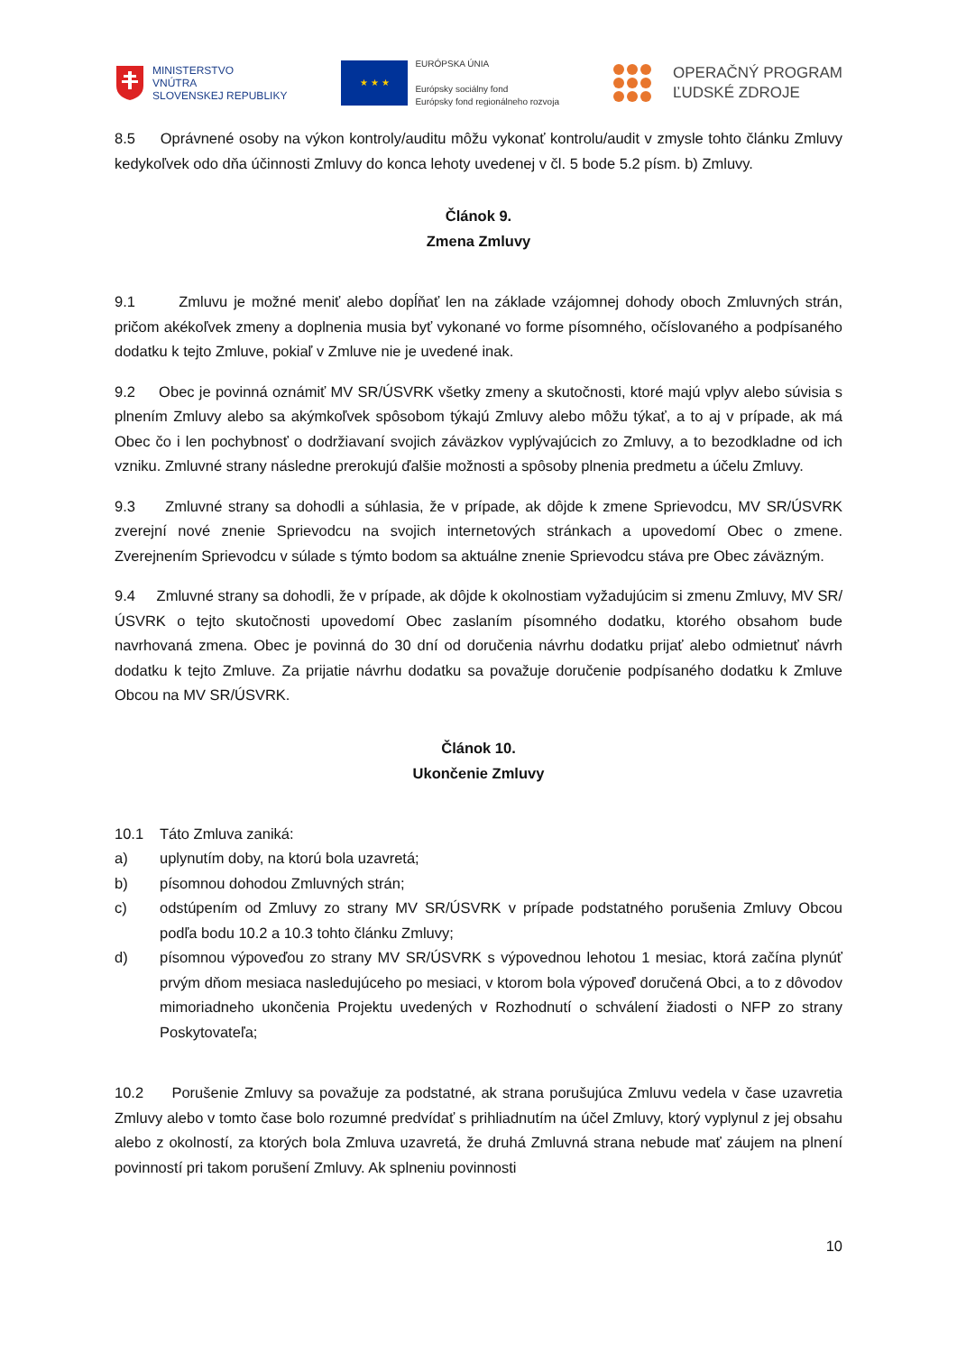MINISTERSTVO
VNÚTRA
SLOVENSKEJ REPUBLIKY
★ ★ ★
EURÓPSKA ÚNIA
Európsky sociálny fond
Európsky fond regionálneho rozvoja
OPERAČNÝ PROGRAM
ĽUDSKÉ ZDROJE
8.5 Oprávnené osoby na výkon kontroly/auditu môžu vykonať kontrolu/audit v zmysle tohto článku Zmluvy kedykoľvek odo dňa účinnosti Zmluvy do konca lehoty uvedenej v čl. 5 bode 5.2 písm. b) Zmluvy.
Článok 9.
Zmena Zmluvy
9.1 Zmluvu je možné meniť alebo dopĺňať len na základe vzájomnej dohody oboch Zmluvných strán, pričom akékoľvek zmeny a doplnenia musia byť vykonané vo forme písomného, očíslovaného a podpísaného dodatku k tejto Zmluve, pokiaľ v Zmluve nie je uvedené inak.
9.2 Obec je povinná oznámiť MV SR/ÚSVRK všetky zmeny a skutočnosti, ktoré majú vplyv alebo súvisia s plnením Zmluvy alebo sa akýmkoľvek spôsobom týkajú Zmluvy alebo môžu týkať, a to aj v prípade, ak má Obec čo i len pochybnosť o dodržiavaní svojich záväzkov vyplývajúcich zo Zmluvy, a to bezodkladne od ich vzniku. Zmluvné strany následne prerokujú ďalšie možnosti a spôsoby plnenia predmetu a účelu Zmluvy.
9.3 Zmluvné strany sa dohodli a súhlasia, že v prípade, ak dôjde k zmene Sprievodcu, MV SR/ÚSVRK zverejní nové znenie Sprievodcu na svojich internetových stránkach a upovedomí Obec o zmene. Zverejnením Sprievodcu v súlade s týmto bodom sa aktuálne znenie Sprievodcu stáva pre Obec záväzným.
9.4 Zmluvné strany sa dohodli, že v prípade, ak dôjde k okolnostiam vyžadujúcim si zmenu Zmluvy, MV SR/ÚSVRK o tejto skutočnosti upovedomí Obec zaslaním písomného dodatku, ktorého obsahom bude navrhovaná zmena. Obec je povinná do 30 dní od doručenia návrhu dodatku prijať alebo odmietnuť návrh dodatku k tejto Zmluve. Za prijatie návrhu dodatku sa považuje doručenie podpísaného dodatku k Zmluve Obcou na MV SR/ÚSVRK.
Článok 10.
Ukončenie Zmluvy
10.1 Táto Zmluva zaniká:
a) uplynutím doby, na ktorú bola uzavretá;
b) písomnou dohodou Zmluvných strán;
c) odstúpením od Zmluvy zo strany MV SR/ÚSVRK v prípade podstatného porušenia Zmluvy Obcou podľa bodu 10.2 a 10.3 tohto článku Zmluvy;
d) písomnou výpoveďou zo strany MV SR/ÚSVRK s výpovednou lehotou 1 mesiac, ktorá začína plynúť prvým dňom mesiaca nasledujúceho po mesiaci, v ktorom bola výpoveď doručená Obci, a to z dôvodov mimoriadneho ukončenia Projektu uvedených v Rozhodnutí o schválení žiadosti o NFP zo strany Poskytovateľa;
10.2 Porušenie Zmluvy sa považuje za podstatné, ak strana porušujúca Zmluvu vedela v čase uzavretia Zmluvy alebo v tomto čase bolo rozumné predvídať s prihliadnutím na účel Zmluvy, ktorý vyplynul z jej obsahu alebo z okolností, za ktorých bola Zmluva uzavretá, že druhá Zmluvná strana nebude mať záujem na plnení povinností pri takom porušení Zmluvy. Ak splneniu povinnosti
10